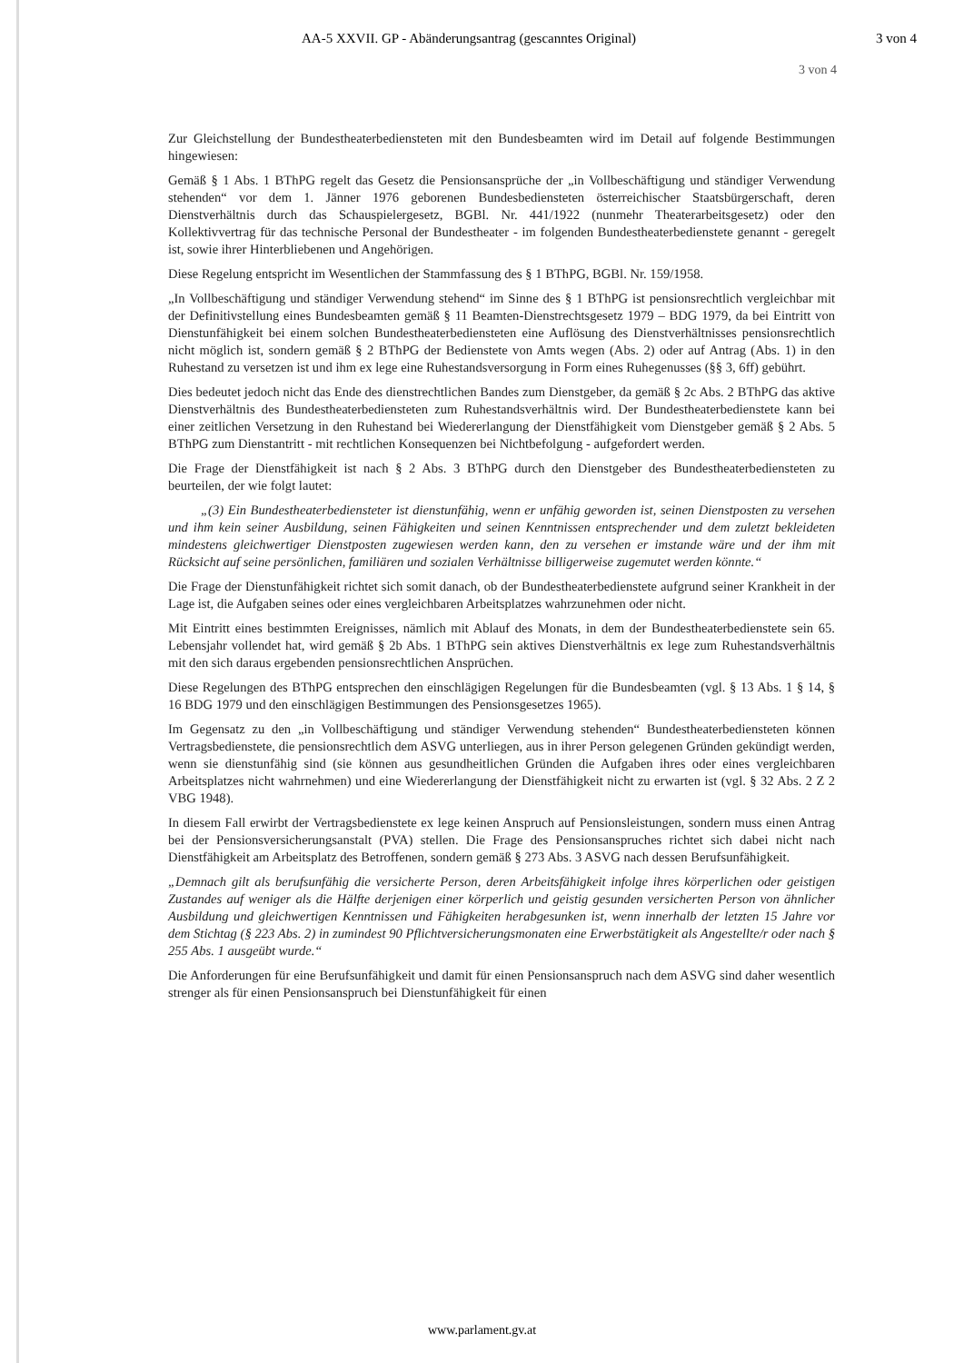AA-5 XXVII. GP - Abänderungsantrag (gescanntes Original) 3 von 4
3 von 4
Zur Gleichstellung der Bundestheaterbediensteten mit den Bundesbeamten wird im Detail auf folgende Bestimmungen hingewiesen:
Gemäß § 1 Abs. 1 BThPG regelt das Gesetz die Pensionsansprüche der „in Vollbeschäftigung und ständiger Verwendung stehenden“ vor dem 1. Jänner 1976 geborenen Bundesbediensteten österreichischer Staatsbürgerschaft, deren Dienstverhältnis durch das Schauspielergesetz, BGBl. Nr. 441/1922 (nunmehr Theaterarbeitsgesetz) oder den Kollektivvertrag für das technische Personal der Bundestheater - im folgenden Bundestheaterbedienstete genannt - geregelt ist, sowie ihrer Hinterbliebenen und Angehörigen.
Diese Regelung entspricht im Wesentlichen der Stammfassung des § 1 BThPG, BGBl. Nr. 159/1958.
„In Vollbeschäftigung und ständiger Verwendung stehend“ im Sinne des § 1 BThPG ist pensionsrechtlich vergleichbar mit der Definitivstellung eines Bundesbeamten gemäß § 11 Beamten-Dienstrechtsgesetz 1979 – BDG 1979, da bei Eintritt von Dienstunfähigkeit bei einem solchen Bundestheaterbediensteten eine Auflösung des Dienstverhältnisses pensionsrechtlich nicht möglich ist, sondern gemäß § 2 BThPG der Bedienstete von Amts wegen (Abs. 2) oder auf Antrag (Abs. 1) in den Ruhestand zu versetzen ist und ihm ex lege eine Ruhestandsversorgung in Form eines Ruhegenusses (§§ 3, 6ff) gebührt.
Dies bedeutet jedoch nicht das Ende des dienstrechtlichen Bandes zum Dienstgeber, da gemäß § 2c Abs. 2 BThPG das aktive Dienstverhältnis des Bundestheaterbediensteten zum Ruhestandsverhältnis wird. Der Bundestheaterbedienstete kann bei einer zeitlichen Versetzung in den Ruhestand bei Wiedererlangung der Dienstfähigkeit vom Dienstgeber gemäß § 2 Abs. 5 BThPG zum Dienstantritt - mit rechtlichen Konsequenzen bei Nichtbefolgung - aufgefordert werden.
Die Frage der Dienstfähigkeit ist nach § 2 Abs. 3 BThPG durch den Dienstgeber des Bundestheaterbediensteten zu beurteilen, der wie folgt lautet:
„(3) Ein Bundestheaterbediensteter ist dienstunfähig, wenn er unfähig geworden ist, seinen Dienstposten zu versehen und ihm kein seiner Ausbildung, seinen Fähigkeiten und seinen Kenntnissen entsprechender und dem zuletzt bekleideten mindestens gleichwertiger Dienstposten zugewiesen werden kann, den zu versehen er imstande wäre und der ihm mit Rücksicht auf seine persönlichen, familiären und sozialen Verhältnisse billigerweise zugemutet werden könnte.“
Die Frage der Dienstunfähigkeit richtet sich somit danach, ob der Bundestheaterbedienstete aufgrund seiner Krankheit in der Lage ist, die Aufgaben seines oder eines vergleichbaren Arbeitsplatzes wahrzunehmen oder nicht.
Mit Eintritt eines bestimmten Ereignisses, nämlich mit Ablauf des Monats, in dem der Bundestheaterbedienstete sein 65. Lebensjahr vollendet hat, wird gemäß § 2b Abs. 1 BThPG sein aktives Dienstverhältnis ex lege zum Ruhestandsverhältnis mit den sich daraus ergebenden pensionsrechtlichen Ansprüchen.
Diese Regelungen des BThPG entsprechen den einschlägigen Regelungen für die Bundesbeamten (vgl. § 13 Abs. 1 § 14, § 16 BDG 1979 und den einschlägigen Bestimmungen des Pensionsgesetzes 1965).
Im Gegensatz zu den „in Vollbeschäftigung und ständiger Verwendung stehenden“ Bundestheaterbediensteten können Vertragsbedienstete, die pensionsrechtlich dem ASVG unterliegen, aus in ihrer Person gelegenen Gründen gekündigt werden, wenn sie dienstunfähig sind (sie können aus gesundheitlichen Gründen die Aufgaben ihres oder eines vergleichbaren Arbeitsplatzes nicht wahrnehmen) und eine Wiedererlangung der Dienstfähigkeit nicht zu erwarten ist (vgl. § 32 Abs. 2 Z 2 VBG 1948).
In diesem Fall erwirbt der Vertragsbedienstete ex lege keinen Anspruch auf Pensionsleistungen, sondern muss einen Antrag bei der Pensionsversicherungsanstalt (PVA) stellen. Die Frage des Pensionsanspruches richtet sich dabei nicht nach Dienstfähigkeit am Arbeitsplatz des Betroffenen, sondern gemäß § 273 Abs. 3 ASVG nach dessen Berufsunfähigkeit.
„Demnach gilt als berufsunfähig die versicherte Person, deren Arbeitsfähigkeit infolge ihres körperlichen oder geistigen Zustandes auf weniger als die Hälfte derjenigen einer körperlich und geistig gesunden versicherten Person von ähnlicher Ausbildung und gleichwertigen Kenntnissen und Fähigkeiten herabgesunken ist, wenn innerhalb der letzten 15 Jahre vor dem Stichtag (§ 223 Abs. 2) in zumindest 90 Pflichtversicherungsmonaten eine Erwerbstätigkeit als Angestellte/r oder nach § 255 Abs. 1 ausgeübt wurde.“
Die Anforderungen für eine Berufsunfähigkeit und damit für einen Pensionsanspruch nach dem ASVG sind daher wesentlich strenger als für einen Pensionsanspruch bei Dienstunfähigkeit für einen
www.parlament.gv.at